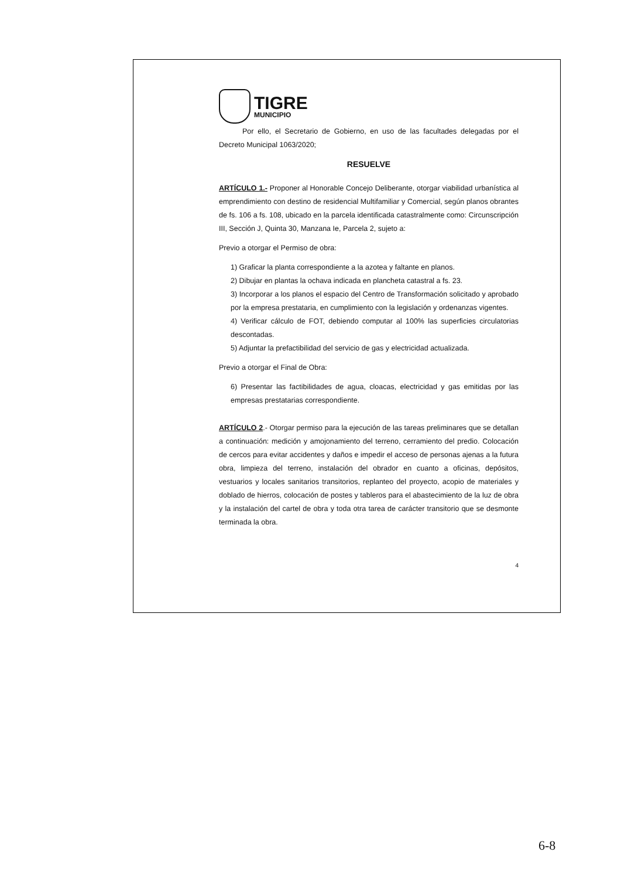TIGRE
MUNICIPIO
Por ello, el Secretario de Gobierno, en uso de las facultades delegadas por el Decreto Municipal 1063/2020;
RESUELVE
ARTÍCULO 1.- Proponer al Honorable Concejo Deliberante, otorgar viabilidad urbanística al emprendimiento con destino de residencial Multifamiliar y Comercial, según planos obrantes de fs. 106 a fs. 108, ubicado en la parcela identificada catastralmente como: Circunscripción III, Sección J, Quinta 30, Manzana Ie, Parcela 2, sujeto a:
Previo a otorgar el Permiso de obra:
1) Graficar la planta correspondiente a la azotea y faltante en planos.
2) Dibujar en plantas la ochava indicada en plancheta catastral a fs. 23.
3) Incorporar a los planos el espacio del Centro de Transformación solicitado y aprobado por la empresa prestataria, en cumplimiento con la legislación y ordenanzas vigentes.
4) Verificar cálculo de FOT, debiendo computar al 100% las superficies circulatorias descontadas.
5) Adjuntar la prefactibilidad del servicio de gas y electricidad actualizada.
Previo a otorgar el Final de Obra:
6) Presentar las factibilidades de agua, cloacas, electricidad y gas emitidas por las empresas prestatarias correspondiente.
ARTÍCULO 2.- Otorgar permiso para la ejecución de las tareas preliminares que se detallan a continuación: medición y amojonamiento del terreno, cerramiento del predio. Colocación de cercos para evitar accidentes y daños e impedir el acceso de personas ajenas a la futura obra, limpieza del terreno, instalación del obrador en cuanto a oficinas, depósitos, vestuarios y locales sanitarios transitorios, replanteo del proyecto, acopio de materiales y doblado de hierros, colocación de postes y tableros para el abastecimiento de la luz de obra y la instalación del cartel de obra y toda otra tarea de carácter transitorio que se desmonte terminada la obra.
4
6-8